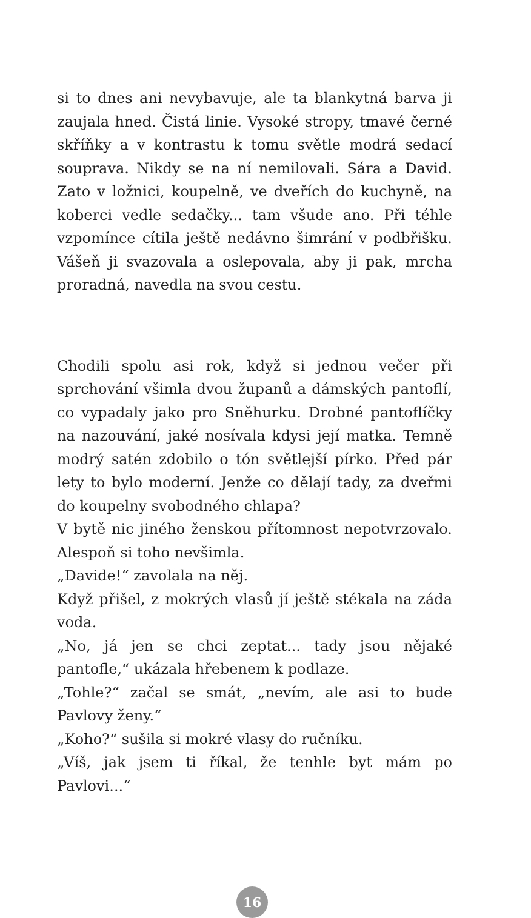si to dnes ani nevybavuje, ale ta blankytná barva ji zaujala hned. Čistá linie. Vysoké stropy, tmavé černé skříňky a v kontrastu k tomu světle modrá sedací souprava. Nikdy se na ní nemilovali. Sára a David. Zato v ložnici, koupelně, ve dveřích do kuchyně, na koberci vedle sedačky... tam všude ano. Při téhle vzpomínce cítila ještě nedávno šimrání v podbřišku. Vášeň ji svazovala a oslepovala, aby ji pak, mrcha proradná, navedla na svou cestu.
Chodili spolu asi rok, když si jednou večer při sprchování všimla dvou županů a dámských pantoflí, co vypadaly jako pro Sněhurku. Drobné pantoflíčky na nazouvání, jaké nosívala kdysi její matka. Temně modrý satén zdobilo o tón světlejší pírko. Před pár lety to bylo moderní. Jenže co dělají tady, za dveřmi do koupelny svobodného chlapa?
V bytě nic jiného ženskou přítomnost nepotvrzovalo. Alespoň si toho nevšimla.
„Davide!“ zavolala na něj.
Když přišel, z mokrých vlasů jí ještě stékala na záda voda.
„No, já jen se chci zeptat... tady jsou nějaké pantofle,“ ukázala hřebenem k podlaze.
„Tohle?“ začal se smát, „nevím, ale asi to bude Pavlovy ženy.“
„Koho?“ sušila si mokré vlasy do ručníku.
„Víš, jak jsem ti říkal, že tenhle byt mám po Pavlovi...“
16